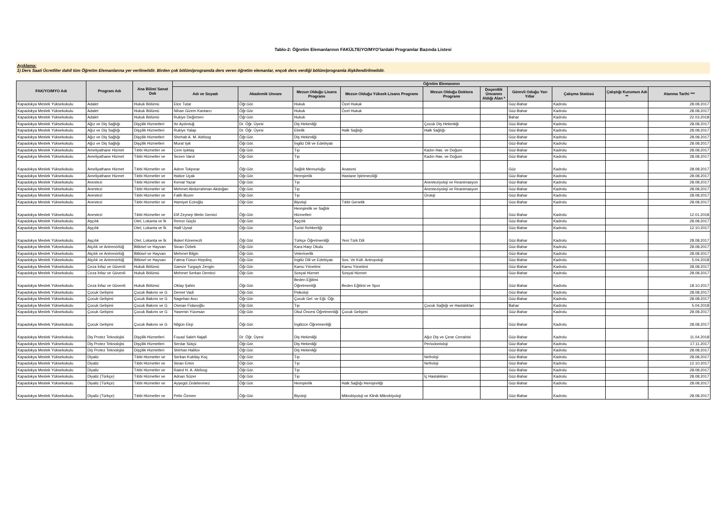Tablo-2: Öğretim Elemanlarının FAKÜLTE/YO/MYO’lardaki Programlar Bazında Listesi
Açıklama:
1) Ders Saati Ücretliler dahil tüm Öğretim Elemanlarına yer verilmelidir. Birden çok bölüm/programda ders veren öğretim elemanlar, ençok ders verdiği bölüm/programla ilişkilendirilmelidir.
| FAK/YO/MYO Adı | Program Adı | Ana Bilim/ Sanat Dalı | Öğretim Elemanının | | | | | | | | | |
| --- | --- | --- | --- | --- | --- | --- | --- | --- | --- | --- | --- | --- |
| | | | Adı ve Soyadı | Akademik Unvanı | Mezun Olduğu Lisans Programı | Mezun Olduğu Yüksek Lisans Programı | Mezun Olduğu Doktora Programı | Doçentlik Ünvanını Aldığı Alan * | Görevli Oduğu Yarı Yıllar | Çalışma Statüsü | Çalıştığı Kurumun Adı ** | Atanma Tarihi *** |
| Kapadokya Meslek Yüksekokulu | Adalet | Hukuk Bölümü | Elce Tutar | Öğr.Gör. | Hukuk | Özel Hukuk | | | Güz-Bahar | Kadrolu | | 28.08.2017 |
| Kapadokya Meslek Yüksekokulu | Adalet | Hukuk Bölümü | Nihan Gizem Kantarcı | Öğr.Gör. | Hukuk | Özel Hukuk | | | Güz-Bahar | Kadrolu | | 28.08.2017 |
| Kapadokya Meslek Yüksekokulu | Adalet | Hukuk Bölümü | Rukiye Değirmen | Öğr.Gör. | Hukuk | | | | Bahar | Kadrolu | | 22.03.2018 |
| Kapadokya Meslek Yüksekokulu | Ağız ve Diş Sağlığı | Dişçilik Hizmetleri | Itır Aydıntuğ | Dr. Öğr. Üyesi | Diş Hekimliği | | Çocuk Diş Hekimliği | | Güz-Bahar | Kadrolu | | 28.08.2017 |
| Kapadokya Meslek Yüksekokulu | Ağız ve Diş Sağlığı | Dişçilik Hizmetleri | Rukiye Yalap | Dr. Öğr. Üyesi | Ebelik | Halk Sağlığı | Halk Sağlığı | | Güz-Bahar | Kadrolu | | 28.08.2017 |
| Kapadokya Meslek Yüksekokulu | Ağız ve Diş Sağlığı | Dişçilik Hizmetleri | Shehab A. M. Alsfoog | Öğr.Gör. | Diş Hekimliği | | | | Güz-Bahar | Kadrolu | | 28.08.2017 |
| Kapadokya Meslek Yüksekokulu | Ağız ve Diş Sağlığı | Dişçilik Hizmetleri | Murat Işık | Öğr.Gör. | İngiliz Dili ve Edebiyatı | | | | Güz-Bahar | Kadrolu | | 28.08.2017 |
| Kapadokya Meslek Yüksekokulu | Ameliyathane Hizmet | Tıbbi Hizmetler ve | Cem Işıktaş | Öğr.Gör. | Tıp | | Kadın Has. ve Doğum | | Güz-Bahar | Kadrolu | | 28.08.2017 |
| Kapadokya Meslek Yüksekokulu | Ameliyathane Hizmet | Tıbbi Hizmetler ve | Sezen Varol | Öğr.Gör. | Tıp | | Kadın Has. ve Doğum | | Güz-Bahar | Kadrolu | | 28.08.2017 |
| Kapadokya Meslek Yüksekokulu | Ameliyathane Hizmet | Tıbbi Hizmetler ve | Adem Tokpınar | Öğr.Gör. | Sağlık Memurluğu | Anatomi | | | Güz | Kadrolu | | 28.08.2017 |
| Kapadokya Meslek Yüksekokulu | Ameliyathane Hizmet | Tıbbi Hizmetler ve | Hatice Uçak | Öğr.Gör. | Hemşirelik | Hastane İşletmeciliği | | | Güz-Bahar | Kadrolu | | 28.08.2017 |
| Kapadokya Meslek Yüksekokulu | Anestezi | Tıbbi Hizmetler ve | Kemal Yazar | Öğr.Gör. | Tıp | | Anesteziyoloji ve Reanimasyon | | Güz-Bahar | Kadrolu | | 28.08.2017 |
| Kapadokya Meslek Yüksekokulu | Anestezi | Tıbbi Hizmetler ve | Mehmet Abdurrahman Akdoğan | Öğr.Gör. | Tıp | | Anesteziyoloji ve Reanimasyon | | Güz-Bahar | Kadrolu | | 28.08.2017 |
| Kapadokya Meslek Yüksekokulu | Anestezi | Tıbbi Hizmetler ve | Fatih Bozer | Öğr.Gör. | Tıp | | Üroloji | | Güz-Bahar | Kadrolu | | 28.08.2017 |
| Kapadokya Meslek Yüksekokulu | Anestezi | Tıbbi Hizmetler ve | Hamiyet Eciroğlu | Öğr.Gör. | Biyoloji | Tıbbi Genetik | | | Güz-Bahar | Kadrolu | | 28.08.2017 |
| Kapadokya Meslek Yüksekokulu | Anestezi | Tıbbi Hizmetler ve | Elif Zeynep Metin Gemici | Öğr.Gör. | Hemşirelik ve Sağlık Hizmetleri | | | | Güz-Bahar | Kadrolu | | 12.01.2018 |
| Kapadokya Meslek Yüksekokulu | Aşçılık | Otel, Lokanta ve İk | Remzi Güçlü | Öğr.Gör. | Aşçılık | | | | Güz-Bahar | Kadrolu | | 28.08.2017 |
| Kapadokya Meslek Yüksekokulu | Aşçılık | Otel, Lokanta ve İk | Halil Uysal | Öğr.Gör. | Turist Rehberliği | | | | Güz-Bahar | Kadrolu | | 12.10.2017 |
| Kapadokya Meslek Yüksekokulu | Aşçılık | Otel, Lokanta ve İk | Buket Köremezli | Öğr.Gör. | Türkçe Öğretmenliği | Yeni Türk Dili | | | Güz-Bahar | Kadrolu | | 28.08.2017 |
| Kapadokya Meslek Yüksekokulu | Atçılık ve Antrenörlüğ | Bitkisel ve Hayvan | Sinan Özbek | Öğr.Gör. | Kara Harp Okulu | | | | Güz-Bahar | Kadrolu | | 28.08.2017 |
| Kapadokya Meslek Yüksekokulu | Atçılık ve Antrenörlüğ | Bitkisel ve Hayvan | Mehmet Bilgin | Öğr.Gör. | Veterinerlik | | | | Güz-Bahar | Kadrolu | | 28.08.2017 |
| Kapadokya Meslek Yüksekokulu | Atçılık ve Antrenörlüğ | Bitkisel ve Hayvan | Fatma Füsun Hepdinç | Öğr.Gör. | İngiliz Dili ve Edebiyatı | Sos. Ve Kült. Antropoloji | | | Güz-Bahar | Kadrolu | | 5.04.2018 |
| Kapadokya Meslek Yüksekokulu | Ceza İnfaz ve Güvenli | Hukuk Bölümü | Gamze Turgaylı Zengin | Öğr.Gör. | Kamu Yönetimi | Kamu Yönetimi | | | Güz-Bahar | Kadrolu | | 28.08.2017 |
| Kapadokya Meslek Yüksekokulu | Ceza İnfaz ve Güvenli | Hukuk Bölümü | Mehmet Serkan Demirci | Öğr.Gör. | Sosyal Hizmet | Sosyal Hizmet | | | Güz-Bahar | Kadrolu | | 28.08.2017 |
| Kapadokya Meslek Yüksekokulu | Ceza İnfaz ve Güvenli | Hukuk Bölümü | Oktay Şahin | Öğr.Gör. | Beden Eğitimi Öğretmenliği | Beden Eğitimi ve Spor | | | Güz-Bahar | Kadrolu | | 18.10.2017 |
| Kapadokya Meslek Yüksekokulu | Çocuk Gelişimi | Çocuk Bakımı ve G | Demet Vadi | Öğr.Gör. | Psikoloji | | | | Güz-Bahar | Kadrolu | | 28.08.2017 |
| Kapadokya Meslek Yüksekokulu | Çocuk Gelişimi | Çocuk Bakımı ve G | Nagehan Avcı | Öğr.Gör. | Çocuk Gel. ve Eğt. Öğr. | | | | Güz-Bahar | Kadrolu | | 28.08.2017 |
| Kapadokya Meslek Yüksekokulu | Çocuk Gelişimi | Çocuk Bakımı ve G | Osman Fidanoğlu | Öğr.Gör. | Tıp | | Çocuk Sağlığı ve Hastalıkları | | Bahar | Kadrolu | | 5.04.2018 |
| Kapadokya Meslek Yüksekokulu | Çocuk Gelişimi | Çocuk Bakımı ve G | Yasemin Yücesan | Öğr.Gör. | Okul Öncesi Öğretmenliği | Çocuk Gelişimi | | | Güz-Bahar | Kadrolu | | 28.08.2017 |
| Kapadokya Meslek Yüksekokulu | Çocuk Gelişimi | Çocuk Bakımı ve G | Nilgün Ekşi | Öğr.Gör. | İngilizce Öğretmenliği | | | | Güz-Bahar | Kadrolu | | 28.08.2017 |
| Kapadokya Meslek Yüksekokulu | Diş Protez Teknolojisi | Dişçilik Hizmetleri | Fouad Saleh Najafi | Dr. Öğr. Üyesi | Diş Hekimliği | | Ağız Diş ve Çene Cerrahisi | | Güz-Bahar | Kadrolu | | 11.04.2018 |
| Kapadokya Meslek Yüksekokulu | Diş Protez Teknolojisi | Dişçilik Hizmetleri | Serdar Sütçü | Öğr.Gör. | Diş Hekimliği | | Periodontoloji | | Güz-Bahar | Kadrolu | | 17.11.2017 |
| Kapadokya Meslek Yüksekokulu | Diş Protez Teknolojisi | Dişçilik Hizmetleri | Shirhan Halilov | Öğr.Gör. | Diş Hekimliği | | | | Güz-Bahar | Kadrolu | | 28.08.2017 |
| Kapadokya Meslek Yüksekokulu | Diyaliz | Tıbbi Hizmetler ve | Serkan Kubilay Koç | Öğr.Gör. | Tıp | | Nefroloji | | Güz-Bahar | Kadrolu | | 28.08.2017 |
| Kapadokya Meslek Yüksekokulu | Diyaliz | Tıbbi Hizmetler ve | Sinan Erten | Öğr.Gör. | Tıp | | Nefroloji | | Güz-Bahar | Kadrolu | | 12.10.2017 |
| Kapadokya Meslek Yüksekokulu | Diyaliz | Tıbbi Hizmetler ve | Raied H. A. Alsfoog | Öğr.Gör. | Tıp | | | | Güz-Bahar | Kadrolu | | 28.08.2017 |
| Kapadokya Meslek Yüksekokulu | Diyaliz (Türkçe) | Tıbbi Hizmetler ve | Adnan Süzer | Öğr.Gör. | Tıp | | İç Hastalıkları | | Güz-Bahar | Kadrolu | | 28.08.2017 |
| Kapadokya Meslek Yüksekokulu | Diyaliz (Türkçe) | Tıbbi Hizmetler ve | Ayşegül Zedelenmez | Öğr.Gör. | Hemşirelik | Halk Sağlığı Hemşireliği | | | Güz-Bahar | Kadrolu | | 28.08.2017 |
| Kapadokya Meslek Yüksekokulu | Diyaliz (Türkçe) | Tıbbi Hizmetler ve | Pelin Özmen | Öğr.Gör. | Biyoloji | Mikrobiyoloji ve Klinik Mikrobiyoloji | | | Güz-Bahar | Kadrolu | | 28.08.2017 |